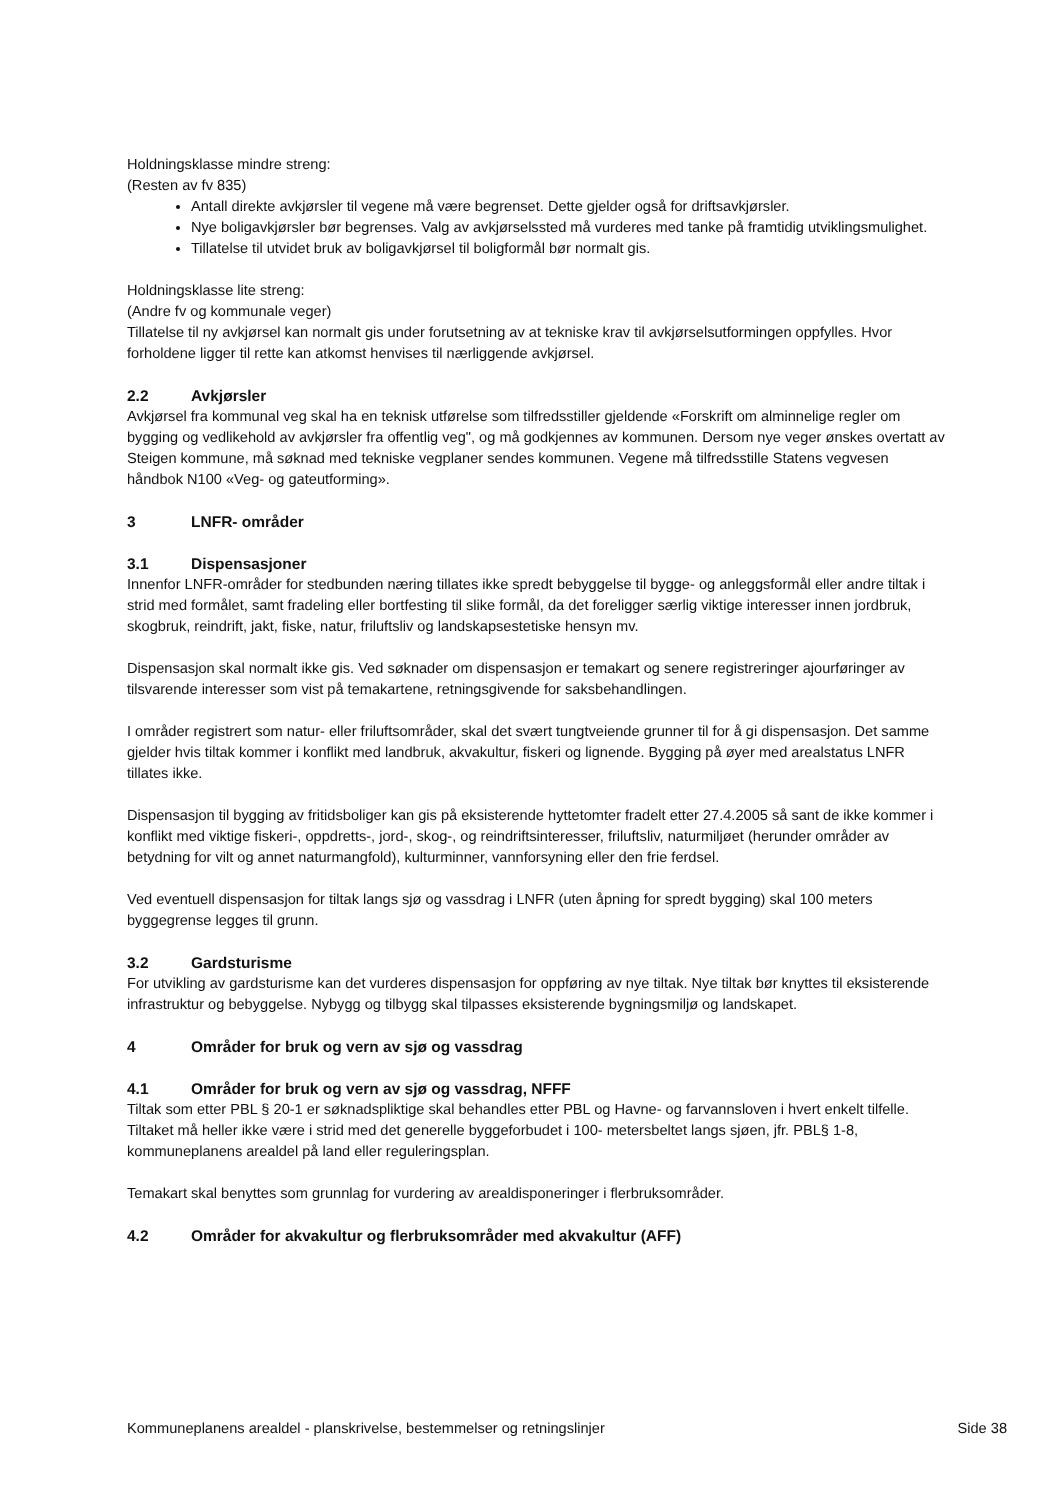Holdningsklasse mindre streng:
(Resten av fv 835)
Antall direkte avkjørsler til vegene må være begrenset. Dette gjelder også for driftsavkjørsler.
Nye boligavkjørsler bør begrenses. Valg av avkjørselssted må vurderes med tanke på framtidig utviklingsmulighet.
Tillatelse til utvidet bruk av boligavkjørsel til boligformål bør normalt gis.
Holdningsklasse lite streng:
(Andre fv og kommunale veger)
Tillatelse til ny avkjørsel kan normalt gis under forutsetning av at tekniske krav til avkjørselsutformingen oppfylles. Hvor forholdene ligger til rette kan atkomst henvises til nærliggende avkjørsel.
2.2 Avkjørsler
Avkjørsel fra kommunal veg skal ha en teknisk utførelse som tilfredsstiller gjeldende «Forskrift om alminnelige regler om bygging og vedlikehold av avkjørsler fra offentlig veg", og må godkjennes av kommunen. Dersom nye veger ønskes overtatt av Steigen kommune, må søknad med tekniske vegplaner sendes kommunen. Vegene må tilfredsstille Statens vegvesen håndbok N100 «Veg- og gateutforming».
3 LNFR- områder
3.1 Dispensasjoner
Innenfor LNFR-områder for stedbunden næring tillates ikke spredt bebyggelse til bygge- og anleggsformål eller andre tiltak i strid med formålet, samt fradeling eller bortfesting til slike formål, da det foreligger særlig viktige interesser innen jordbruk, skogbruk, reindrift, jakt, fiske, natur, friluftsliv og landskapsestetiske hensyn mv.
Dispensasjon skal normalt ikke gis. Ved søknader om dispensasjon er temakart og senere registreringer ajourføringer av tilsvarende interesser som vist på temakartene, retningsgivende for saksbehandlingen.
I områder registrert som natur- eller friluftsområder, skal det svært tungtveiende grunner til for å gi dispensasjon. Det samme gjelder hvis tiltak kommer i konflikt med landbruk, akvakultur, fiskeri og lignende. Bygging på øyer med arealstatus LNFR tillates ikke.
Dispensasjon til bygging av fritidsboliger kan gis på eksisterende hyttetomter fradelt etter 27.4.2005 så sant de ikke kommer i konflikt med viktige fiskeri-, oppdretts-, jord-, skog-, og reindriftsinteresser, friluftsliv, naturmiljøet (herunder områder av betydning for vilt og annet naturmangfold), kulturminner, vannforsyning eller den frie ferdsel.
Ved eventuell dispensasjon for tiltak langs sjø og vassdrag i LNFR (uten åpning for spredt bygging) skal 100 meters byggegrense legges til grunn.
3.2 Gardsturisme
For utvikling av gardsturisme kan det vurderes dispensasjon for oppføring av nye tiltak. Nye tiltak bør knyttes til eksisterende infrastruktur og bebyggelse. Nybygg og tilbygg skal tilpasses eksisterende bygningsmiljø og landskapet.
4 Områder for bruk og vern av sjø og vassdrag
4.1 Områder for bruk og vern av sjø og vassdrag, NFFF
Tiltak som etter PBL § 20-1 er søknadspliktige skal behandles etter PBL og Havne- og farvannsloven i hvert enkelt tilfelle. Tiltaket må heller ikke være i strid med det generelle byggeforbudet i 100- metersbeltet langs sjøen, jfr. PBL§ 1-8, kommuneplanens arealdel på land eller reguleringsplan.
Temakart skal benyttes som grunnlag for vurdering av arealdisponeringer i flerbruksområder.
4.2 Områder for akvakultur og flerbruksområder med akvakultur (AFF)
Kommuneplanens arealdel - planskrivelse, bestemmelser og retningslinjer Side 38